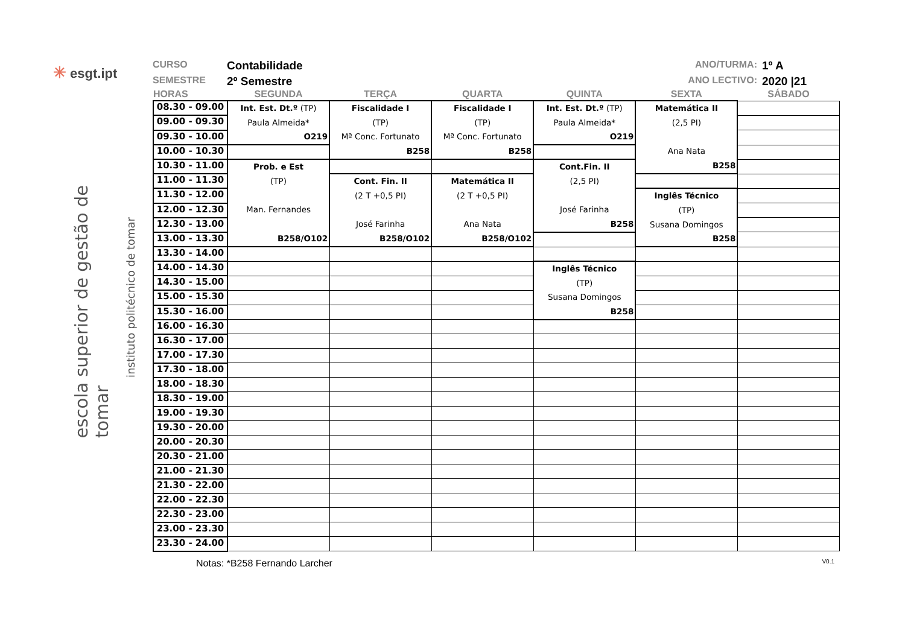✳ esgt.ipt
escola superior de gestão de tomar
instituto politécnico de tomar
CURSO
Contabilidade
SEMESTRE
2º Semestre
ANO/TURMA:
1º A
ANO LECTIVO:
2020 |21
| HORAS | SEGUNDA | TERÇA | QUARTA | QUINTA | SEXTA | SÁBADO |
| --- | --- | --- | --- | --- | --- | --- |
| 08.30 - 09.00 | Int. Est. Dt.º (TP) Paula Almeida* O219 | Fiscalidade I (TP) Mª Conc. Fortunato B258 | Fiscalidade I (TP) Mª Conc. Fortunato B258 | Int. Est. Dt.º (TP) Paula Almeida* O219 | Matemática II (2,5 PI) Ana Nata B258 | |
| 09.00 - 09.30 | | | | | | |
| 09.30 - 10.00 | | | | | | |
| 10.00 - 10.30 | | | | | | |
| 10.30 - 11.00 | Prob. e Est (TP) Man. Fernandes B258/O102 | | | Cont.Fin. II (2,5 PI) José Farinha B258 | | |
| 11.00 - 11.30 | | Cont. Fin. II (2 T +0,5 PI) José Farinha B258/O102 | Matemática II (2 T +0,5 PI) Ana Nata B258/O102 | | | |
| 11.30 - 12.00 | | | | | Inglês Técnico (TP) Susana Domingos B258 | |
| 12.00 - 12.30 | | | | | | |
| 12.30 - 13.00 | | | | | | |
| 13.00 - 13.30 | | | | | | |
| 13.30 - 14.00 | | | | | | |
| 14.00 - 14.30 | | | | Inglês Técnico (TP) Susana Domingos B258 | | |
| 14.30 - 15.00 | | | | | | |
| 15.00 - 15.30 | | | | | | |
| 15.30 - 16.00 | | | | | | |
| 16.00 - 16.30 | | | | | | |
| 16.30 - 17.00 | | | | | | |
| 17.00 - 17.30 | | | | | | |
| 17.30 - 18.00 | | | | | | |
| 18.00 - 18.30 | | | | | | |
| 18.30 - 19.00 | | | | | | |
| 19.00 - 19.30 | | | | | | |
| 19.30 - 20.00 | | | | | | |
| 20.00 - 20.30 | | | | | | |
| 20.30 - 21.00 | | | | | | |
| 21.00 - 21.30 | | | | | | |
| 21.30 - 22.00 | | | | | | |
| 22.00 - 22.30 | | | | | | |
| 22.30 - 23.00 | | | | | | |
| 23.00 - 23.30 | | | | | | |
| 23.30 - 24.00 | | | | | | |
Notas: *B258 Fernando Larcher V0.1